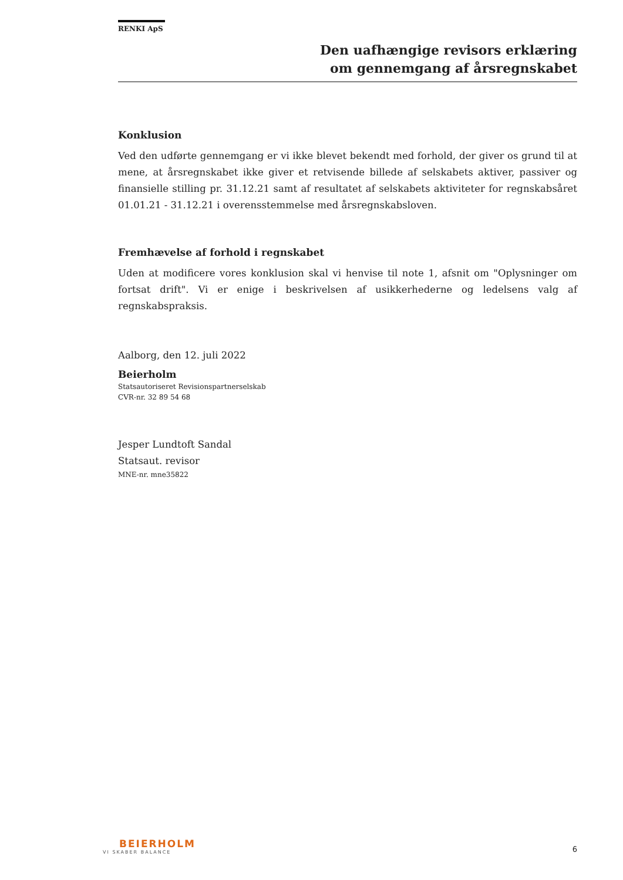RENKI ApS
Den uafhængige revisors erklæring
om gennemgang af årsregnskabet
Konklusion
Ved den udførte gennemgang er vi ikke blevet bekendt med forhold, der giver os grund til at mene, at årsregnskabet ikke giver et retvisende billede af selskabets aktiver, passiver og finansielle stilling pr. 31.12.21 samt af resultatet af selskabets aktiviteter for regnskabsåret 01.01.21 - 31.12.21 i overensstemmelse med årsregnskabsloven.
Fremhævelse af forhold i regnskabet
Uden at modificere vores konklusion skal vi henvise til note 1, afsnit om "Oplysninger om fortsat drift". Vi er enige i beskrivelsen af usikkerhederne og ledelsens valg af regnskabspraksis.
Aalborg, den 12. juli 2022
Beierholm
Statsautoriseret Revisionspartnerselskab
CVR-nr. 32 89 54 68
Jesper Lundtoft Sandal
Statsaut. revisor
MNE-nr. mne35822
BEIERHOLM
VI SKABER BALANCE
6